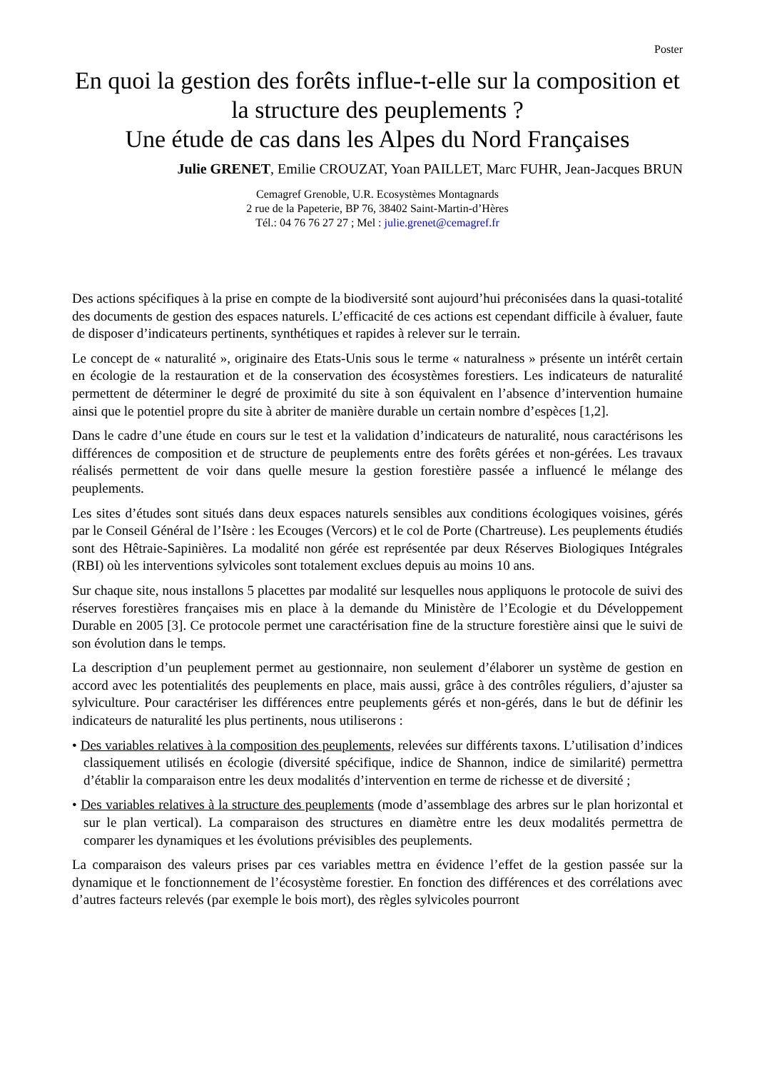Poster
En quoi la gestion des forêts influe-t-elle sur la composition et la structure des peuplements ?
Une étude de cas dans les Alpes du Nord Françaises
Julie GRENET, Emilie CROUZAT, Yoan PAILLET, Marc FUHR, Jean-Jacques BRUN
Cemagref Grenoble, U.R. Ecosystèmes Montagnards
2 rue de la Papeterie, BP 76, 38402 Saint-Martin-d’Hères
Tél.: 04 76 76 27 27 ; Mel : julie.grenet@cemagref.fr
Des actions spécifiques à la prise en compte de la biodiversité sont aujourd’hui préconisées dans la quasi-totalité des documents de gestion des espaces naturels. L’efficacité de ces actions est cependant difficile à évaluer, faute de disposer d’indicateurs pertinents, synthétiques et rapides à relever sur le terrain.
Le concept de « naturalité », originaire des Etats-Unis sous le terme « naturalness » présente un intérêt certain en écologie de la restauration et de la conservation des écosystèmes forestiers. Les indicateurs de naturalité permettent de déterminer le degré de proximité du site à son équivalent en l’absence d’intervention humaine ainsi que le potentiel propre du site à abriter de manière durable un certain nombre d’espèces [1,2].
Dans le cadre d’une étude en cours sur le test et la validation d’indicateurs de naturalité, nous caractérisons les différences de composition et de structure de peuplements entre des forêts gérées et non-gérées. Les travaux réalisés permettent de voir dans quelle mesure la gestion forestière passée a influencé le mélange des peuplements.
Les sites d’études sont situés dans deux espaces naturels sensibles aux conditions écologiques voisines, gérés par le Conseil Général de l’Isère : les Ecouges (Vercors) et le col de Porte (Chartreuse). Les peuplements étudiés sont des Hêtraie-Sapinières. La modalité non gérée est représentée par deux Réserves Biologiques Intégrales (RBI) où les interventions sylvicoles sont totalement exclues depuis au moins 10 ans.
Sur chaque site, nous installons 5 placettes par modalité sur lesquelles nous appliquons le protocole de suivi des réserves forestières françaises mis en place à la demande du Ministère de l’Ecologie et du Développement Durable en 2005 [3]. Ce protocole permet une caractérisation fine de la structure forestière ainsi que le suivi de son évolution dans le temps.
La description d’un peuplement permet au gestionnaire, non seulement d’élaborer un système de gestion en accord avec les potentialités des peuplements en place, mais aussi, grâce à des contrôles réguliers, d’ajuster sa sylviculture. Pour caractériser les différences entre peuplements gérés et non-gérés, dans le but de définir les indicateurs de naturalité les plus pertinents, nous utiliserons :
• Des variables relatives à la composition des peuplements, relevées sur différents taxons. L’utilisation d’indices classiquement utilisés en écologie (diversité spécifique, indice de Shannon, indice de similarité) permettra d’établir la comparaison entre les deux modalités d’intervention en terme de richesse et de diversité ;
• Des variables relatives à la structure des peuplements (mode d’assemblage des arbres sur le plan horizontal et sur le plan vertical). La comparaison des structures en diamètre entre les deux modalités permettra de comparer les dynamiques et les évolutions prévisibles des peuplements.
La comparaison des valeurs prises par ces variables mettra en évidence l’effet de la gestion passée sur la dynamique et le fonctionnement de l’écosystème forestier. En fonction des différences et des corrélations avec d’autres facteurs relevés (par exemple le bois mort), des règles sylvicoles pourront